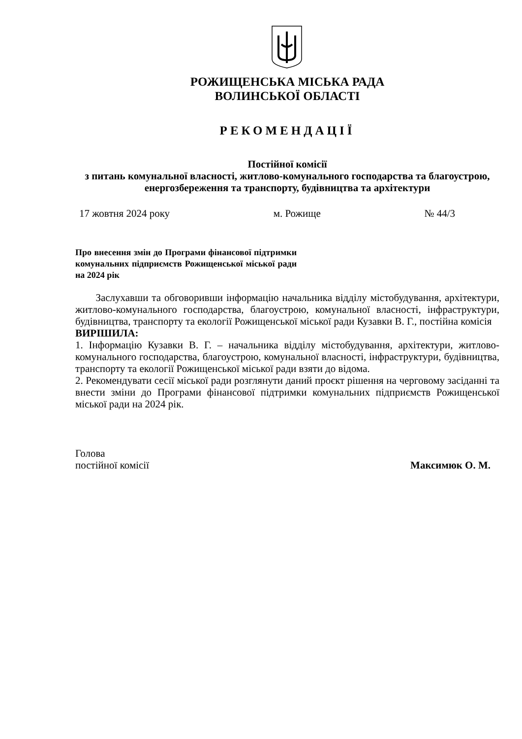РОЖИЩЕНСЬКА МІСЬКА РАДА
ВОЛИНСЬКОЇ ОБЛАСТІ
РЕКОМЕНДАЦІЇ
Постійної комісії
з питань комунальної власності, житлово-комунального господарства та благоустрою, енергозбереження та транспорту, будівництва та архітектури
17 жовтня 2024 року м. Рожище № 44/3
Про внесення змін до Програми фінансової підтримки комунальних підприємств Рожищенської міської ради на 2024 рік
Заслухавши та обговоривши інформацію начальника відділу містобудування, архітектури, житлово-комунального господарства, благоустрою, комунальної власності, інфраструктури, будівництва, транспорту та екології Рожищенської міської ради Кузавки В. Г., постійна комісія
ВИРІШИЛА:
1. Інформацію Кузавки В. Г. – начальника відділу містобудування, архітектури, житлово-комунального господарства, благоустрою, комунальної власності, інфраструктури, будівництва, транспорту та екології Рожищенської міської ради взяти до відома.
2. Рекомендувати сесії міської ради розглянути даний проєкт рішення на черговому засіданні та внести зміни до Програми фінансової підтримки комунальних підприємств Рожищенської міської ради на 2024 рік.
Голова
постійної комісії Максимюк О. М.